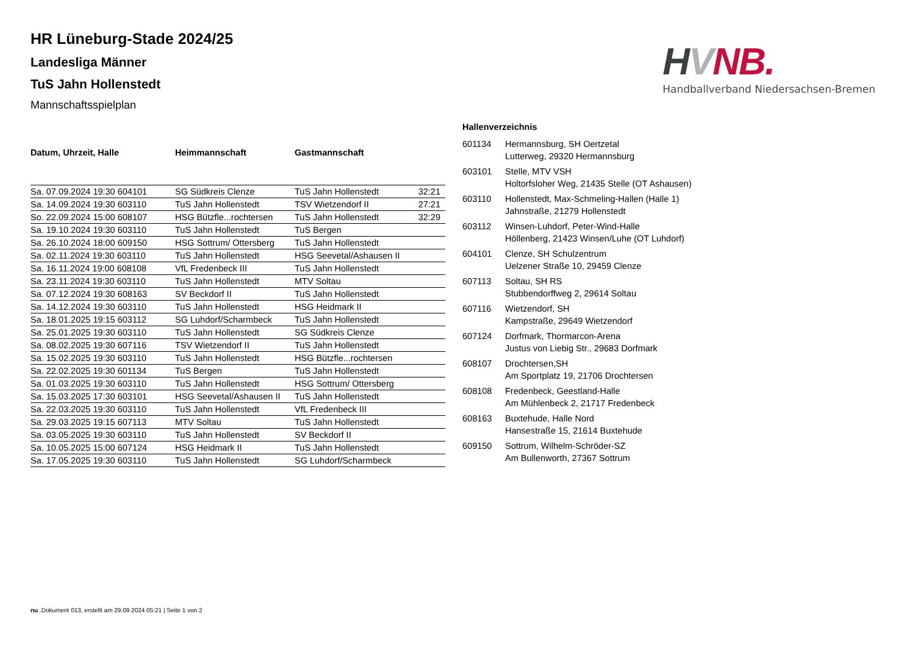HVNB.
Handballverband Niedersachsen-Bremen
HR Lüneburg-Stade 2024/25
Landesliga Männer
TuS Jahn Hollenstedt
Mannschaftsspielplan
| Datum, Uhrzeit, Halle | Heimmannschaft | Gastmannschaft | |
| --- | --- | --- | --- |
| Sa. 07.09.2024 19:30 604101 | SG Südkreis Clenze | TuS Jahn Hollenstedt | 32:21 |
| Sa. 14.09.2024 19:30 603110 | TuS Jahn Hollenstedt | TSV Wietzendorf II | 27:21 |
| So. 22.09.2024 15:00 608107 | HSG Bützfle...rochtersen | TuS Jahn Hollenstedt | 32:29 |
| Sa. 19.10.2024 19:30 603110 | TuS Jahn Hollenstedt | TuS Bergen | |
| Sa. 26.10.2024 18:00 609150 | HSG Sottrum/ Ottersberg | TuS Jahn Hollenstedt | |
| Sa. 02.11.2024 19:30 603110 | TuS Jahn Hollenstedt | HSG Seevetal/Ashausen II | |
| Sa. 16.11.2024 19:00 608108 | VfL Fredenbeck III | TuS Jahn Hollenstedt | |
| Sa. 23.11.2024 19:30 603110 | TuS Jahn Hollenstedt | MTV Soltau | |
| Sa. 07.12.2024 19:30 608163 | SV Beckdorf II | TuS Jahn Hollenstedt | |
| Sa. 14.12.2024 19:30 603110 | TuS Jahn Hollenstedt | HSG Heidmark II | |
| Sa. 18.01.2025 19:15 603112 | SG Luhdorf/Scharmbeck | TuS Jahn Hollenstedt | |
| Sa. 25.01.2025 19:30 603110 | TuS Jahn Hollenstedt | SG Südkreis Clenze | |
| Sa. 08.02.2025 19:30 607116 | TSV Wietzendorf II | TuS Jahn Hollenstedt | |
| Sa. 15.02.2025 19:30 603110 | TuS Jahn Hollenstedt | HSG Bützfle...rochtersen | |
| Sa. 22.02.2025 19:30 601134 | TuS Bergen | TuS Jahn Hollenstedt | |
| Sa. 01.03.2025 19:30 603110 | TuS Jahn Hollenstedt | HSG Sottrum/ Ottersberg | |
| Sa. 15.03.2025 17:30 603101 | HSG Seevetal/Ashausen II | TuS Jahn Hollenstedt | |
| Sa. 22.03.2025 19:30 603110 | TuS Jahn Hollenstedt | VfL Fredenbeck III | |
| Sa. 29.03.2025 19:15 607113 | MTV Soltau | TuS Jahn Hollenstedt | |
| Sa. 03.05.2025 19:30 603110 | TuS Jahn Hollenstedt | SV Beckdorf II | |
| Sa. 10.05.2025 15:00 607124 | HSG Heidmark II | TuS Jahn Hollenstedt | |
| Sa. 17.05.2025 19:30 603110 | TuS Jahn Hollenstedt | SG Luhdorf/Scharmbeck | |
Hallenverzeichnis
| 601134 | Hermannsburg, SH Oertzetal Lutterweg, 29320 Hermannsburg |
| 603101 | Stelle, MTV VSH Holtorfsloher Weg, 21435 Stelle (OT Ashausen) |
| 603110 | Hollenstedt, Max-Schmeling-Hallen (Halle 1) Jahnstraße, 21279 Hollenstedt |
| 603112 | Winsen-Luhdorf, Peter-Wind-Halle Höllenberg, 21423 Winsen/Luhe (OT Luhdorf) |
| 604101 | Clenze, SH Schulzentrum Uelzener Straße 10, 29459 Clenze |
| 607113 | Soltau, SH RS Stubbendorffweg 2, 29614 Soltau |
| 607116 | Wietzendorf, SH Kampstraße, 29649 Wietzendorf |
| 607124 | Dorfmark, Thormarcon-Arena Justus von Liebig Str., 29683 Dorfmark |
| 608107 | Drochtersen,SH Am Sportplatz 19, 21706 Drochtersen |
| 608108 | Fredenbeck, Geestland-Halle Am Mühlenbeck 2, 21717 Fredenbeck |
| 608163 | Buxtehude, Halle Nord Hansestraße 15, 21614 Buxtehude |
| 609150 | Sottrum, Wilhelm-Schröder-SZ Am Bullenworth, 27367 Sottrum |
nu .Dokument 013, erstellt am 29.09.2024 05:21 | Seite 1 von 2